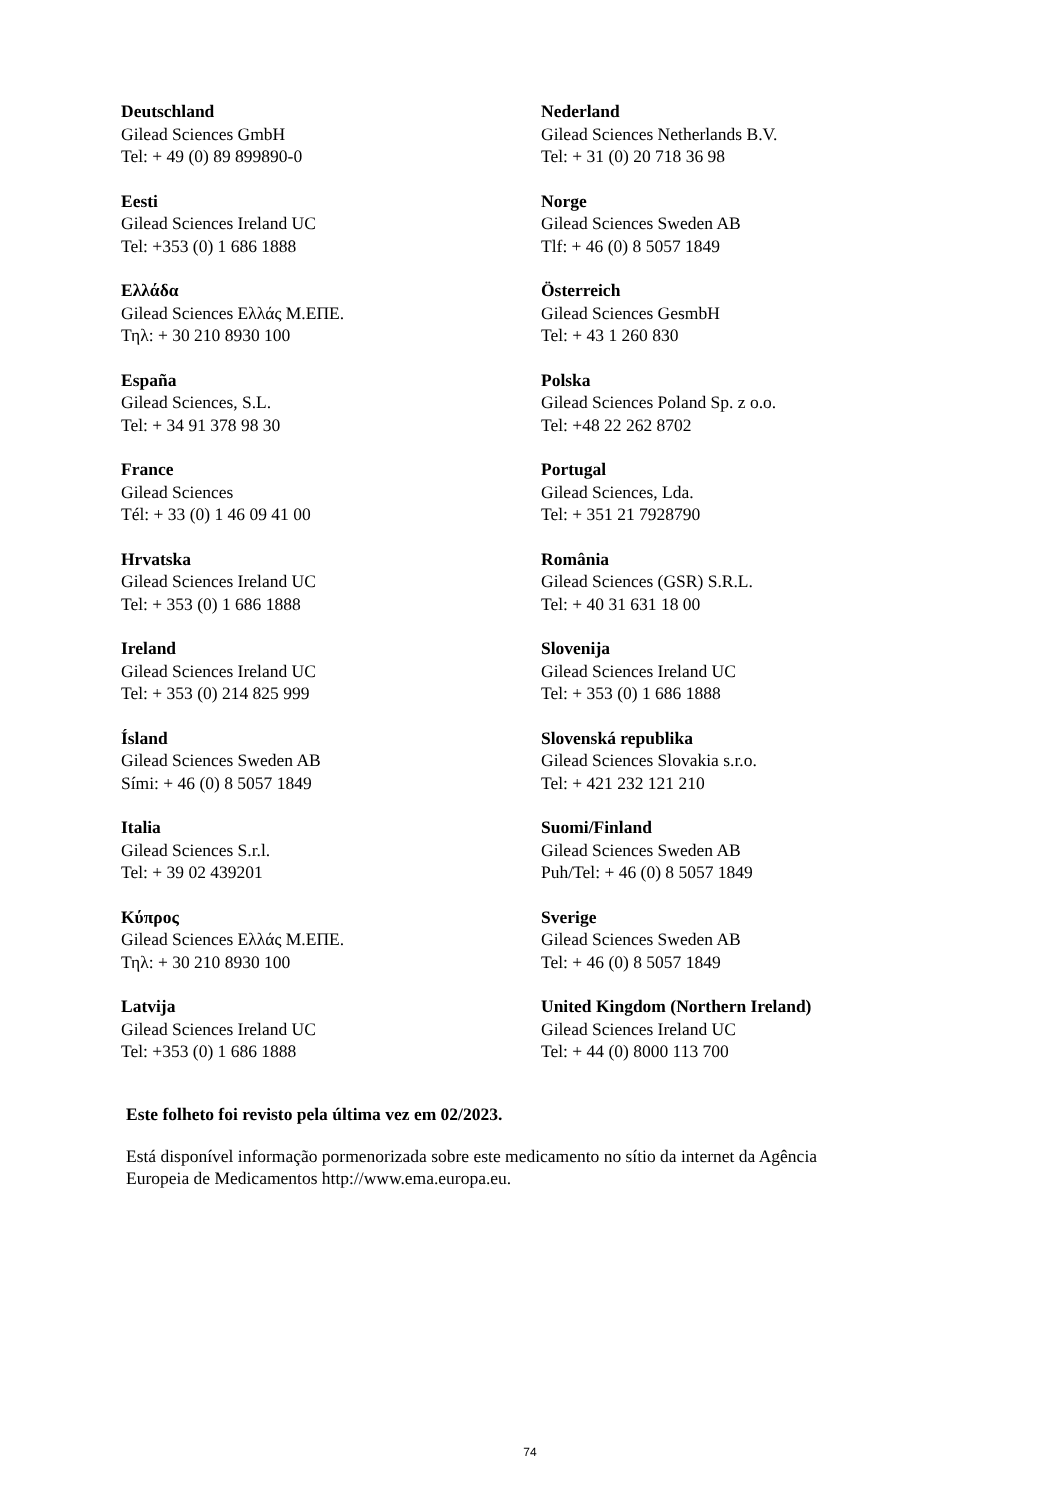| Deutschland Gilead Sciences GmbH Tel: + 49 (0) 89 899890-0 | Nederland Gilead Sciences Netherlands B.V. Tel: + 31 (0) 20 718 36 98 |
| Eesti Gilead Sciences Ireland UC Tel: +353 (0) 1 686 1888 | Norge Gilead Sciences Sweden AB Tlf: + 46 (0) 8 5057 1849 |
| Ελλάδα Gilead Sciences Ελλάς Μ.ΕΠΕ. Τηλ: + 30 210 8930 100 | Österreich Gilead Sciences GesmbH Tel: + 43 1 260 830 |
| España Gilead Sciences, S.L. Tel: + 34 91 378 98 30 | Polska Gilead Sciences Poland Sp. z o.o. Tel: +48 22 262 8702 |
| France Gilead Sciences Tél: + 33 (0) 1 46 09 41 00 | Portugal Gilead Sciences, Lda. Tel: + 351 21 7928790 |
| Hrvatska Gilead Sciences Ireland UC Tel: + 353 (0) 1 686 1888 | România Gilead Sciences (GSR) S.R.L. Tel: + 40 31 631 18 00 |
| Ireland Gilead Sciences Ireland UC Tel: + 353 (0) 214 825 999 | Slovenija Gilead Sciences Ireland UC Tel: + 353 (0) 1 686 1888 |
| Ísland Gilead Sciences Sweden AB Sími: + 46 (0) 8 5057 1849 | Slovenská republika Gilead Sciences Slovakia s.r.o. Tel: + 421 232 121 210 |
| Italia Gilead Sciences S.r.l. Tel: + 39 02 439201 | Suomi/Finland Gilead Sciences Sweden AB Puh/Tel: + 46 (0) 8 5057 1849 |
| Κύπρος Gilead Sciences Ελλάς Μ.ΕΠΕ. Τηλ: + 30 210 8930 100 | Sverige Gilead Sciences Sweden AB Tel: + 46 (0) 8 5057 1849 |
| Latvija Gilead Sciences Ireland UC Tel: +353 (0) 1 686 1888 | United Kingdom (Northern Ireland) Gilead Sciences Ireland UC Tel: + 44 (0) 8000 113 700 |
Este folheto foi revisto pela última vez em 02/2023.
Está disponível informação pormenorizada sobre este medicamento no sítio da internet da Agência
Europeia de Medicamentos http://www.ema.europa.eu.
74